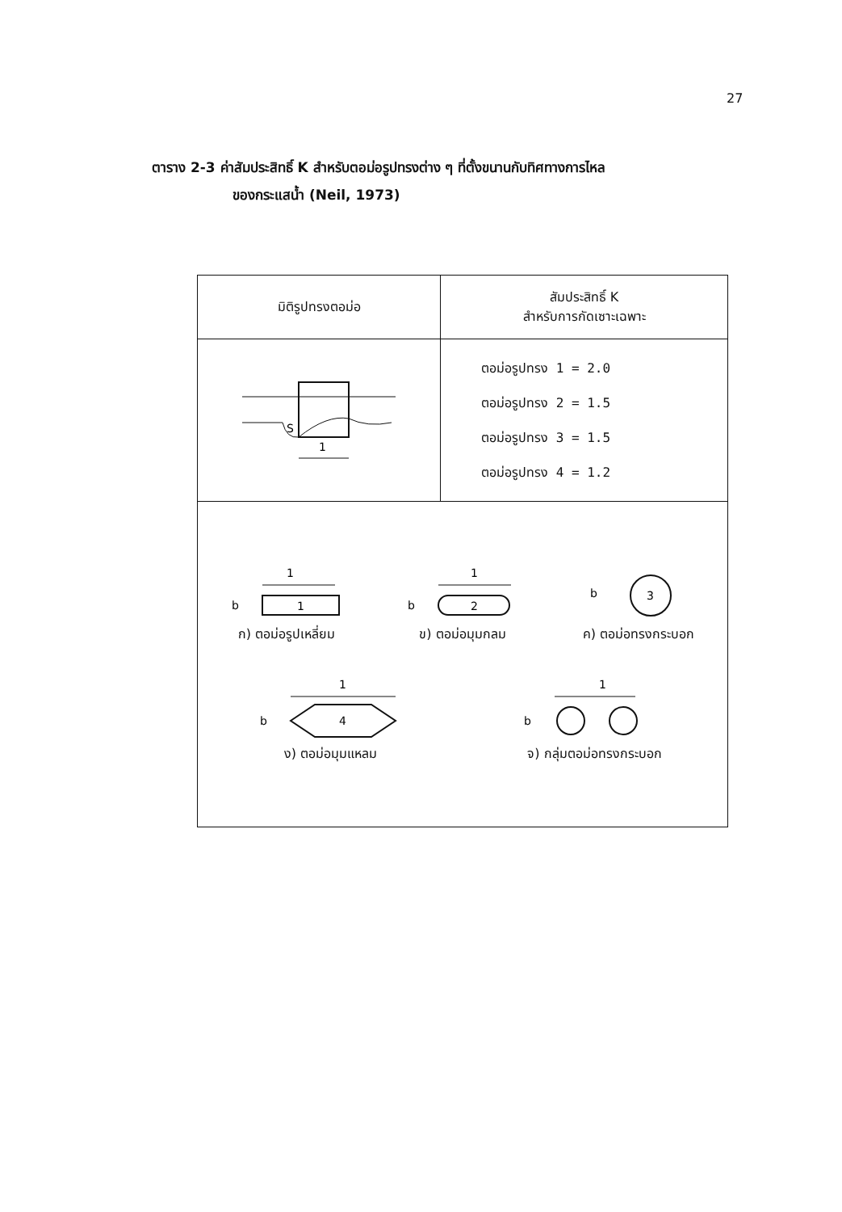27
ตาราง 2-3 ค่าสัมประสิทธิ์ K สำหรับตอม่อรูปทรงต่าง ๆ ที่ตั้งขนานกับทิศทางการไหล
ของกระแสน้ำ (Neil, 1973)
| มิติรูปทรงตอม่อ | สัมประสิทธิ์ K สำหรับการกัดเซาะเฉพาะ |
| --- | --- |
| S 1 | ตอม่อรูปทรง 1 = 2.0 ตอม่อรูปทรง 2 = 1.5 ตอม่อรูปทรง 3 = 1.5 ตอม่อรูปทรง 4 = 1.2 |
| 1 b 1 ก) ตอม่อรูปเหลี่ยม 1 b 2 ข) ตอม่อมุมกลม b 3 ค) ตอม่อทรงกระบอก 1 b 4 ง) ตอม่อมุมแหลม 1 b จ) กลุ่มตอม่อทรงกระบอก | |